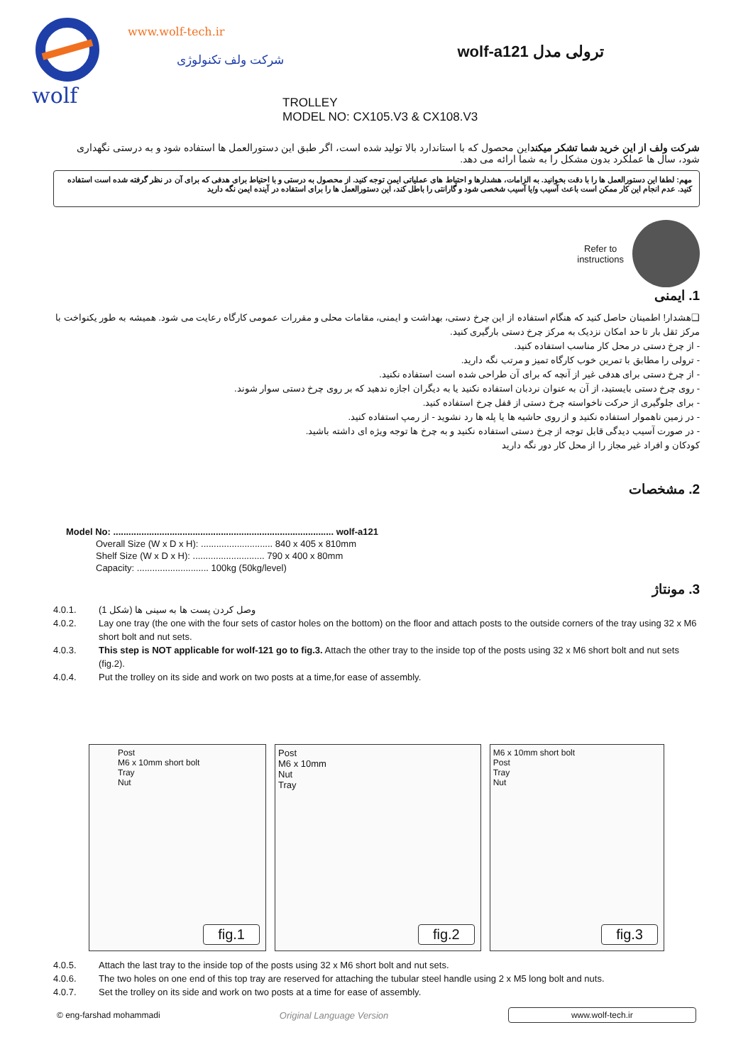wolf
www.wolf-tech.ir
شرکت ولف تکنولوژی
ترولی مدل wolf-a121
TROLLEY
MODEL NO: CX105.V3 & CX108.V3
شرکت ولف از این خرید شما تشکر میکنداین محصول که با استاندارد بالا تولید شده است، اگر طبق این دستورالعمل ها استفاده شود و به درستی نگهداری شود، سال ها عملکرد بدون مشکل را به شما ارائه می دهد.
مهم: لطفا این دستورالعمل ها را با دقت بخوانید. به الزامات، هشدارها و احتیاط های عملیاتی ایمن توجه کنید. از محصول به درستی و با احتیاط برای هدفی که برای آن در نظر گرفته شده است استفاده کنید. عدم انجام این کار ممکن است باعث آسیب و/یا آسیب شخصی شود و گارانتی را باطل کند، این دستورالعمل ها را برای استفاده در آینده ایمن نگه دارید
Refer to
instructions
1. ایمنی
❑هشدار! اطمینان حاصل کنید که هنگام استفاده از این چرخ دستی، بهداشت و ایمنی، مقامات محلی و مقررات عمومی کارگاه رعایت می شود. همیشه به طور یکنواخت با مرکز ثقل بار تا حد امکان نزدیک به مرکز چرخ دستی بارگیری کنید.
- از چرخ دستی در محل کار مناسب استفاده کنید.
- ترولی را مطابق با تمرین خوب کارگاه تمیز و مرتب نگه دارید.
- از چرخ دستی برای هدفی غیر از آنچه که برای آن طراحی شده است استفاده نکنید.
- روی چرخ دستی بایستید، از آن به عنوان نردبان استفاده نکنید یا به دیگران اجازه ندهید که بر روی چرخ دستی سوار شوند.
- برای جلوگیری از حرکت ناخواسته چرخ دستی از قفل چرخ استفاده کنید.
- در زمین ناهموار استفاده نکنید و از روی حاشیه ها یا پله ها رد نشوید - از رمپ استفاده کنید.
- در صورت آسیب دیدگی قابل توجه از چرخ دستی استفاده نکنید و به چرخ ها توجه ویژه ای داشته باشید.
کودکان و افراد غیر مجاز را از محل کار دور نگه دارید
2. مشخصات
Model No: ...................................................................................... wolf-a121
Overall Size (W x D x H): ............................ 840 x 405 x 810mm
Shelf Size (W x D x H): ............................ 790 x 400 x 80mm
Capacity: ............................ 100kg (50kg/level)
3. مونتاژ
4.0.1. وصل کردن پست ها به سینی ها (شکل 1)
4.0.2. Lay one tray (the one with the four sets of castor holes on the bottom) on the floor and attach posts to the outside corners of the tray using 32 x M6 short bolt and nut sets.
4.0.3. This step is NOT applicable for wolf-121 go to fig.3. Attach the other tray to the inside top of the posts using 32 x M6 short bolt and nut sets (fig.2).
4.0.4. Put the trolley on its side and work on two posts at a time,for ease of assembly.
Post
M6 x 10mm short bolt
Tray
Nut
fig.1
Post
M6 x 10mm
Nut
Tray
fig.2
M6 x 10mm short bolt
Post
Tray
Nut
fig.3
4.0.5. Attach the last tray to the inside top of the posts using 32 x M6 short bolt and nut sets.
4.0.6. The two holes on one end of this top tray are reserved for attaching the tubular steel handle using 2 x M5 long bolt and nuts.
4.0.7. Set the trolley on its side and work on two posts at a time for ease of assembly.
© eng-farshad mohammadi Original Language Version www.wolf-tech.ir